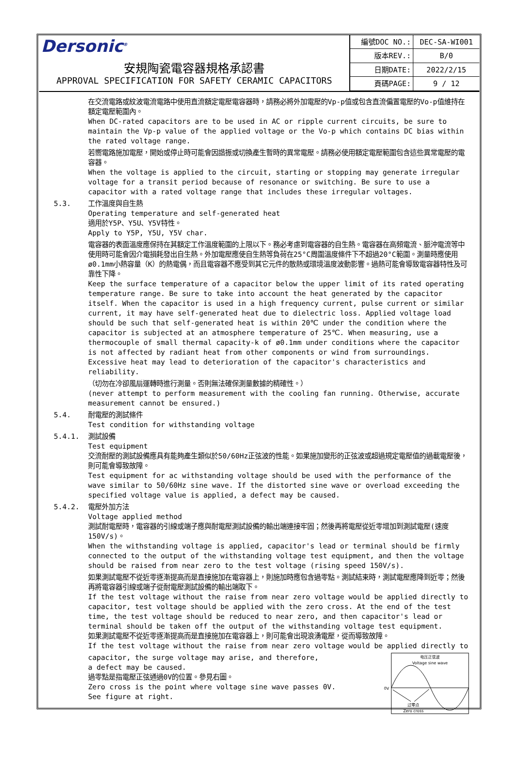Dersonic<sup>®</sup>
安規陶瓷電容器規格承認書
APPROVAL SPECIFICATION FOR SAFETY CERAMIC CAPACITORS
| 編號DOC NO.: | DEC-SA-WI001 |
| 版本REV.: | B/0 |
| 日期DATE: | 2022/2/15 |
| 頁碼PAGE: | 9 / 12 |
在交流電路或紋波電流電路中使用直流額定電壓電容器時，請務必將外加電壓的Vp-p值或包含直流偏置電壓的Vo-p值維持在額定電壓範圍內。
When DC-rated capacitors are to be used in AC or ripple current circuits, be sure to maintain the Vp-p value of the applied voltage or the Vo-p which contains DC bias within the rated voltage range.
若嚮電路施加電壓，開始或停止時可能會因諧振或切換產生暫時的異常電壓。請務必使用額定電壓範圍包含這些異常電壓的電容器。
When the voltage is applied to the circuit, starting or stopping may generate irregular voltage for a transit period because of resonance or switching. Be sure to use a capacitor with a rated voltage range that includes these irregular voltages.
5.3. 工作溫度與自生熱
Operating temperature and self-generated heat
適用於Y5P、Y5U、Y5V特性。
Apply to Y5P, Y5U, Y5V char.
電容器的表面溫度應保持在其額定工作溫度範圍的上限以下。務必考慮到電容器的自生熱。電容器在高頻電流、脈沖電流等中使用時可能會因介電損耗發出自生熱。外加電壓應使自生熱等負荷在25°C周圍溫度條件下不超過20°C範圍。測量時應使用ø0.1mm小熱容量（K）的熱電偶，而且電容器不應受到其它元件的散熱或環境溫度波動影響。過熱可能會導致電容器特性及可靠性下降。
Keep the surface temperature of a capacitor below the upper limit of its rated operating temperature range. Be sure to take into account the heat generated by the capacitor itself. When the capacitor is used in a high frequency current, pulse current or similar current, it may have self-generated heat due to dielectric loss. Applied voltage load should be such that self-generated heat is within 20℃ under the condition where the capacitor is subjected at an atmosphere temperature of 25℃. When measuring, use a thermocouple of small thermal capacity-k of ø0.1mm under conditions where the capacitor is not affected by radiant heat from other components or wind from surroundings. Excessive heat may lead to deterioration of the capacitor's characteristics and reliability.
（切勿在冷卻風扇運轉時進行測量。否則無法確保測量數據的精確性。）
(never attempt to perform measurement with the cooling fan running. Otherwise, accurate measurement cannot be ensured.)
5.4. 耐電壓的測試條件
Test condition for withstanding voltage
5.4.1. 測試設備
Test equipment
交流耐壓的測試設備應具有能夠產生類似於50/60Hz正弦波的性能。如果施加變形的正弦波或超過規定電壓值的過載電壓後，則可能會導致故障。
Test equipment for ac withstanding voltage should be used with the performance of the wave similar to 50/60Hz sine wave. If the distorted sine wave or overload exceeding the specified voltage value is applied, a defect may be caused.
5.4.2. 電壓外加方法
Voltage applied method
測試耐電壓時，電容器的引線或端子應與耐電壓測試設備的輸出端連接牢固；然後再將電壓從近零增加到測試電壓(速度150V/s)。
When the withstanding voltage is applied, capacitor's lead or terminal should be firmly connected to the output of the withstanding voltage test equipment, and then the voltage should be raised from near zero to the test voltage (rising speed 150V/s).
如果測試電壓不從近零逐漸提高而是直接施加在電容器上，則施加時應包含過零點。測試結束時，測試電壓應降到近零；然後再將電容器引線或端子從耐電壓測試設備的輸出端取下。
If the test voltage without the raise from near zero voltage would be applied directly to capacitor, test voltage should be applied with the zero cross. At the end of the test time, the test voltage should be reduced to near zero, and then capacitor's lead or terminal should be taken off the output of the withstanding voltage test equipment.
如果測試電壓不從近零逐漸提高而是直接施加在電容器上，則可能會出現浪湧電壓，從而導致故障。
If the test voltage without the raise from near zero voltage would be applied directly to
capacitor, the surge voltage may arise, and therefore,
a defect may be caused.
過零點是指電壓正弦通過0V的位置。參見右圖。
Zero cross is the point where voltage sine wave passes 0V.
See figure at right.
电压正弦波
Voltage sine wave
0V
过零点
Zero cross